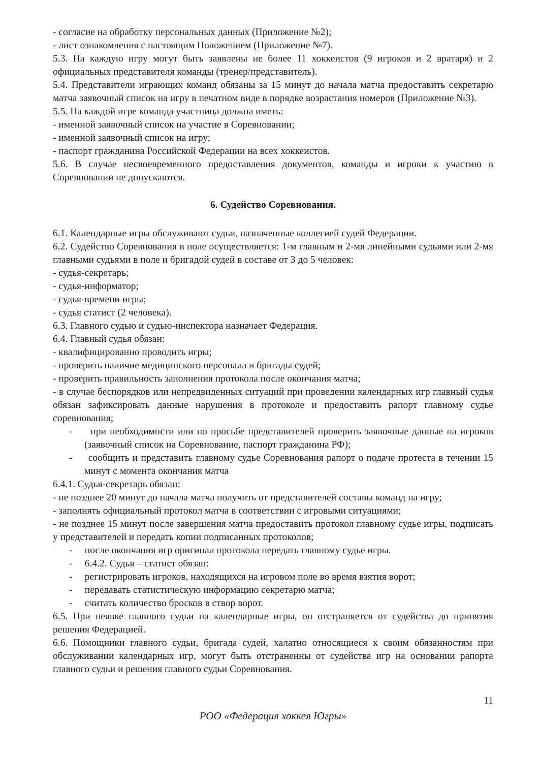- согласие на обработку персональных данных (Приложение №2);
- лист ознакомления с настоящим Положением (Приложение №7).
5.3. На каждую игру могут быть заявлены не более 11 хоккеистов (9 игроков и 2 вратаря) и 2 официальных представителя команды (тренер/представитель).
5.4. Представители играющих команд обязаны за 15 минут до начала матча предоставить секретарю матча заявочный список на игру в печатном виде в порядке возрастания номеров (Приложение №3).
5.5. На каждой игре команда участница должна иметь:
- именной заявочный список на участие в Соревновании;
- именной заявочный список на игру;
- паспорт гражданина Российской Федерации на всех хоккеистов.
5.6. В случае несвоевременного предоставления документов, команды и игроки к участию в Соревновании не допускаются.
6. Судейство Соревнования.
6.1. Календарные игры обслуживают судьи, назначенные коллегией судей Федерации.
6.2. Судейство Соревнования в поле осуществляется: 1-м главным и 2-мя линейными судьями или 2-мя главными судьями в поле и бригадой судей в составе от 3 до 5 человек:
- судья-секретарь;
- судья-информатор;
- судья-времени игры;
- судья статист (2 человека).
6.3. Главного судью и судью-инспектора назначает Федерация.
6.4. Главный судья обязан:
- квалифицированно проводить игры;
- проверить наличие медицинского персонала и бригады судей;
- проверить правильность заполнения протокола после окончания матча;
- в случае беспорядков или непредвиденных ситуаций при проведении календарных игр главный судья обязан зафиксировать данные нарушения в протоколе и предоставить рапорт главному судье соревнования;
- при необходимости или по просьбе представителей проверить заявочные данные на игроков (заявочный список на Соревнование, паспорт гражданина РФ);
- сообщить и представить главному судье Соревнования рапорт о подаче протеста в течении 15 минут с момента окончания матча
6.4.1. Судья-секретарь обязан:
- не позднее 20 минут до начала матча получить от представителей составы команд на игру;
- заполнять официальный протокол матча в соответствии с игровыми ситуациями;
- не позднее 15 минут после завершения матча предоставить протокол главному судье игры, подписать у представителей и передать копии подписанных протоколов;
- после окончания игр оригинал протокола передать главному судье игры.
- 6.4.2. Судья – статист обязан:
- регистрировать игроков, находящихся на игровом поле во время взятия ворот;
- передавать статистическую информацию секретарю матча;
- считать количество бросков в створ ворот.
6.5. При неявке главного судьи на календарные игры, он отстраняется от судейства до принятия решения Федерацией.
6.6. Помощники главного судьи, бригада судей, халатно относящиеся к своим обязанностям при обслуживании календарных игр, могут быть отстраненны от судейства игр на основании рапорта главного судьи и решения главного судьи Соревнования.
11
РОО «Федерация хоккея Югры»